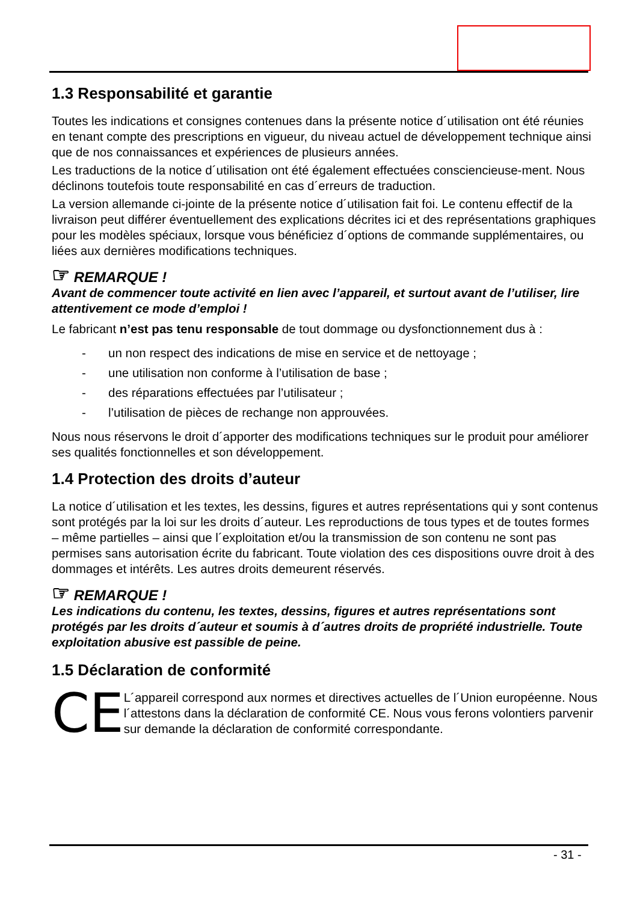1.3 Responsabilité et garantie
Toutes les indications et consignes contenues dans la présente notice d´utilisation ont été réunies en tenant compte des prescriptions en vigueur, du niveau actuel de développement technique ainsi que de nos connaissances et expériences de plusieurs années.
Les traductions de la notice d´utilisation ont été également effectuées consciencieuse-ment. Nous déclinons toutefois toute responsabilité en cas d´erreurs de traduction.
La version allemande ci-jointe de la présente notice d´utilisation fait foi. Le contenu effectif de la livraison peut différer éventuellement des explications décrites ici et des représentations graphiques pour les modèles spéciaux, lorsque vous bénéficiez d´options de commande supplémentaires, ou liées aux dernières modifications techniques.
☞ REMARQUE !
Avant de commencer toute activité en lien avec l’appareil, et surtout avant de l’utiliser, lire attentivement ce mode d’emploi !
Le fabricant n’est pas tenu responsable de tout dommage ou dysfonctionnement dus à :
- un non respect des indications de mise en service et de nettoyage ;
- une utilisation non conforme à l’utilisation de base ;
- des réparations effectuées par l’utilisateur ;
- l’utilisation de pièces de rechange non approuvées.
Nous nous réservons le droit d´apporter des modifications techniques sur le produit pour améliorer ses qualités fonctionnelles et son développement.
1.4 Protection des droits d’auteur
La notice d´utilisation et les textes, les dessins, figures et autres représentations qui y sont contenus sont protégés par la loi sur les droits d´auteur. Les reproductions de tous types et de toutes formes – même partielles – ainsi que l´exploitation et/ou la transmission de son contenu ne sont pas permises sans autorisation écrite du fabricant. Toute violation des ces dispositions ouvre droit à des dommages et intérêts. Les autres droits demeurent réservés.
☞ REMARQUE !
Les indications du contenu, les textes, dessins, figures et autres représentations sont protégés par les droits d´auteur et soumis à d´autres droits de propriété industrielle. Toute exploitation abusive est passible de peine.
1.5 Déclaration de conformité
CE
L´appareil correspond aux normes et directives actuelles de l´Union européenne. Nous l´attestons dans la déclaration de conformité CE. Nous vous ferons volontiers parvenir sur demande la déclaration de conformité correspondante.
- 31 -